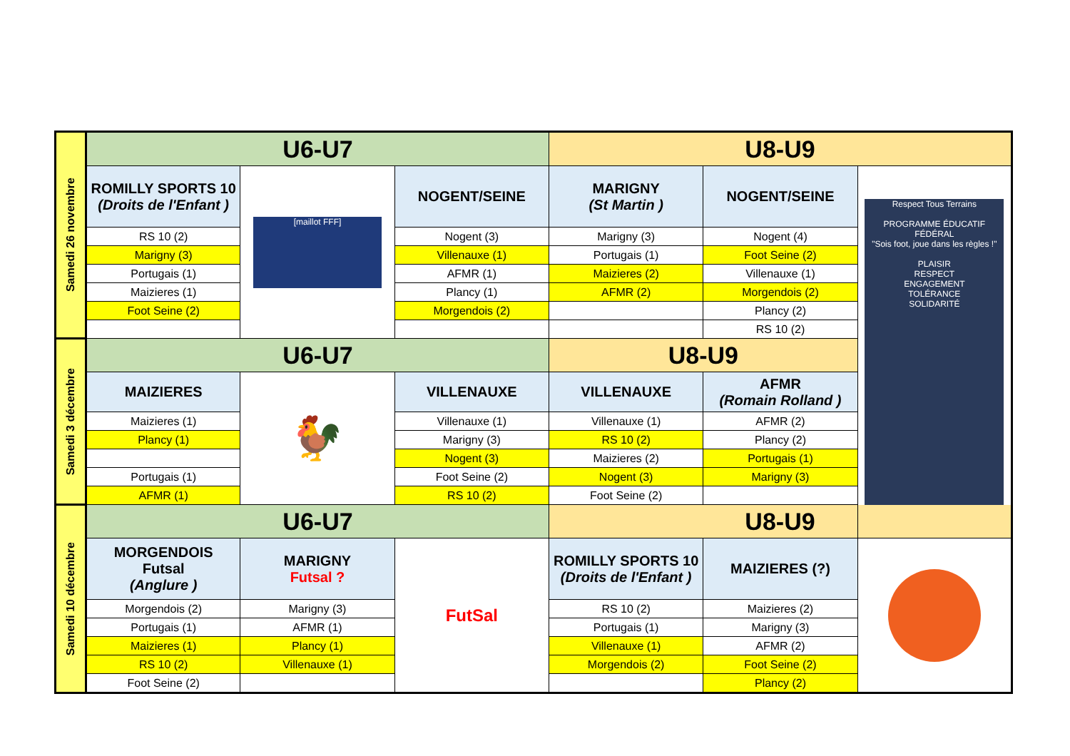| Samedi 26 novembre | U6-U7 | | | U8-U9 | | |
| | ROMILLY SPORTS 10 (Droits de l'Enfant ) | [maillot FFF] | NOGENT/SEINE | MARIGNY (St Martin ) | NOGENT/SEINE | Respect Tous Terrains PROGRAMME ÉDUCATIF FÉDÉRAL "Sois foot, joue dans les règles !" PLAISIR RESPECT ENGAGEMENT TOLÉRANCE SOLIDARITÉ |
| | RS 10 (2) | | Nogent (3) | Marigny (3) | Nogent (4) | |
| | Marigny (3) | | Villenauxe (1) | Portugais (1) | Foot Seine (2) | |
| | Portugais (1) | | AFMR (1) | Maizieres (2) | Villenauxe (1) | |
| | Maizieres (1) | | Plancy (1) | AFMR (2) | Morgendois (2) | |
| | Foot Seine (2) | | Morgendois (2) | | Plancy (2) | |
| | | | | | RS 10 (2) | |
| Samedi 3 décembre | U6-U7 | | | U8-U9 | | |
| | MAIZIERES | 🐓 | VILLENAUXE | VILLENAUXE | AFMR (Romain Rolland ) | |
| | Maizieres (1) | | Villenauxe (1) | Villenauxe (1) | AFMR (2) | |
| | Plancy (1) | | Marigny (3) | RS 10 (2) | Plancy (2) | |
| | | | Nogent (3) | Maizieres (2) | Portugais (1) | |
| | Portugais (1) | | Foot Seine (2) | Nogent (3) | Marigny (3) | |
| | AFMR (1) | | RS 10 (2) | Foot Seine (2) | | |
| Samedi 10 décembre | U6-U7 | | | U8-U9 | | |
| | MORGENDOIS Futsal (Anglure ) | MARIGNY Futsal ? | FutSal | ROMILLY SPORTS 10 (Droits de l'Enfant ) | MAIZIERES (?) | |
| | Morgendois (2) | Marigny (3) | | RS 10 (2) | Maizieres (2) | |
| | Portugais (1) | AFMR (1) | | Portugais (1) | Marigny (3) | |
| | Maizieres (1) | Plancy (1) | | Villenauxe (1) | AFMR (2) | |
| | RS 10 (2) | Villenauxe (1) | | Morgendois (2) | Foot Seine (2) | |
| | Foot Seine (2) | | | | Plancy (2) | |